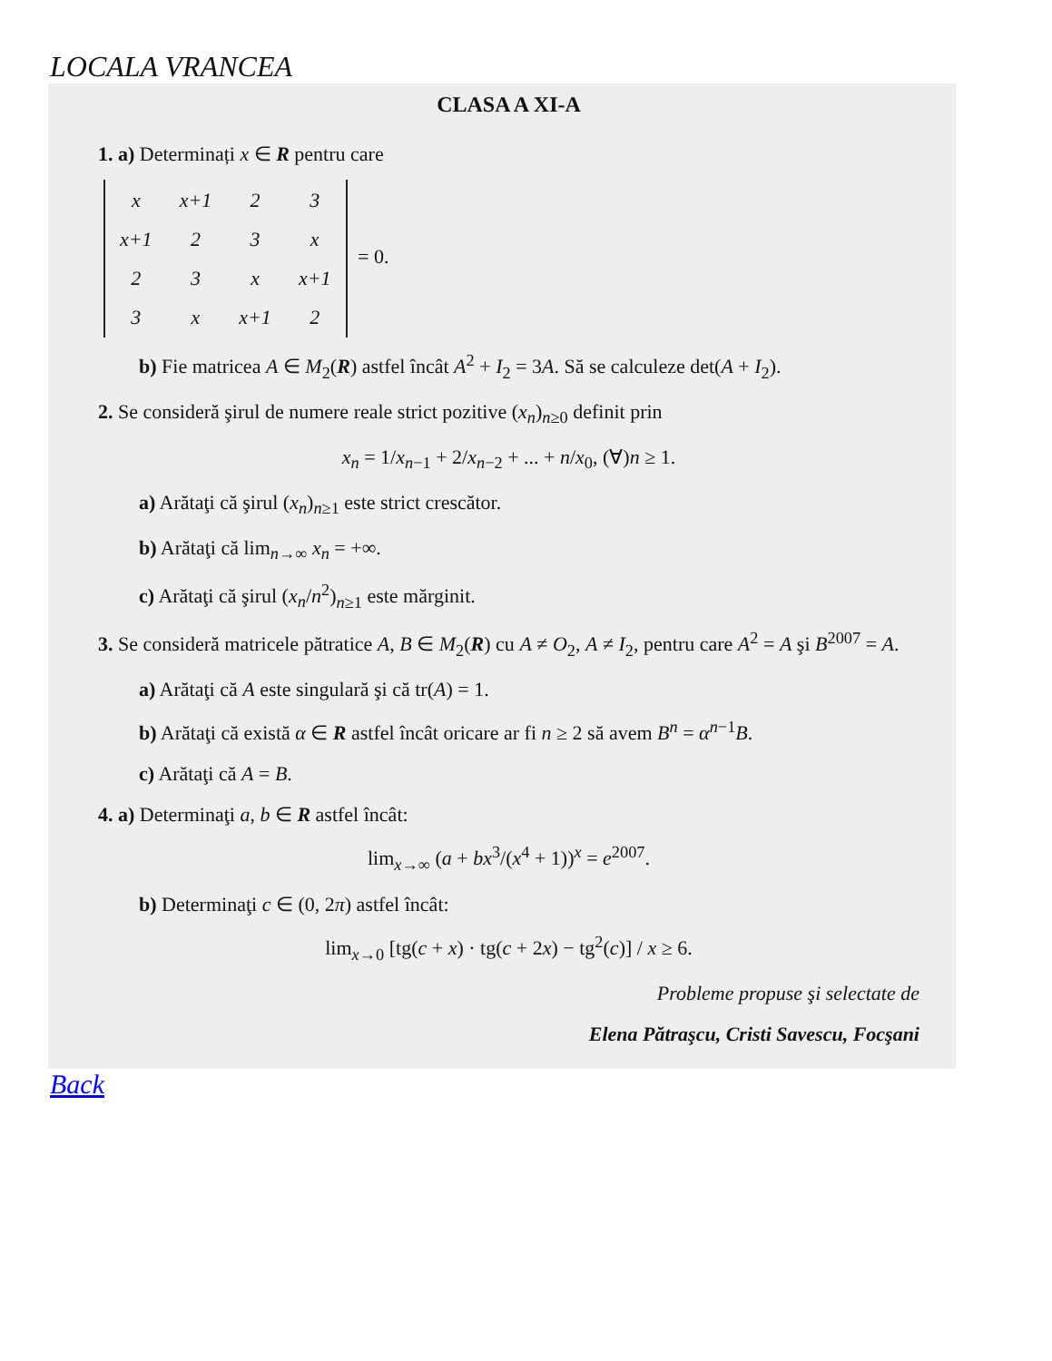LOCALA VRANCEA
CLASA A XI-A
1. a) Determinați x ∈ R pentru care
| x | x+1 | 2 | 3 |
| x+1 | 2 | 3 | x |
| 2 | 3 | x | x+1 |
| 3 | x | x+1 | 2 |
= 0.
b) Fie matricea A ∈ M<sub>2</sub>(R) astfel încât A<sup>2</sup> + I<sub>2</sub> = 3A. Să se calculeze det(A + I<sub>2</sub>).
2. Se consideră şirul de numere reale strict pozitive (x<sub>n</sub>)<sub>n≥0</sub> definit prin
x<sub>n</sub> = 1/x<sub>n−1</sub> + 2/x<sub>n−2</sub> + ... + n/x<sub>0</sub>, (∀)n ≥ 1.
a) Arătaţi că şirul (x<sub>n</sub>)<sub>n≥1</sub> este strict crescător.
b) Arătaţi că lim<sub>n→∞</sub> x<sub>n</sub> = +∞.
c) Arătaţi că şirul (x<sub>n</sub>/n<sup>2</sup>)<sub>n≥1</sub> este mărginit.
3. Se consideră matricele pătratice A, B ∈ M<sub>2</sub>(R) cu A ≠ O<sub>2</sub>, A ≠ I<sub>2</sub>, pentru care A<sup>2</sup> = A şi B<sup>2007</sup> = A.
a) Arătaţi că A este singulară şi că tr(A) = 1.
b) Arătaţi că există α ∈ R astfel încât oricare ar fi n ≥ 2 să avem B<sup>n</sup> = α<sup>n−1</sup>B.
c) Arătaţi că A = B.
4. a) Determinaţi a, b ∈ R astfel încât:
lim<sub>x→∞</sub> (a + bx<sup>3</sup>/(x<sup>4</sup> + 1))<sup>x</sup> = e<sup>2007</sup>.
b) Determinaţi c ∈ (0, 2π) astfel încât:
lim<sub>x→0</sub> [tg(c + x) · tg(c + 2x) − tg<sup>2</sup>(c)] / x ≥ 6.
Probleme propuse şi selectate de
Elena Pătraşcu, Cristi Savescu, Focşani
Back